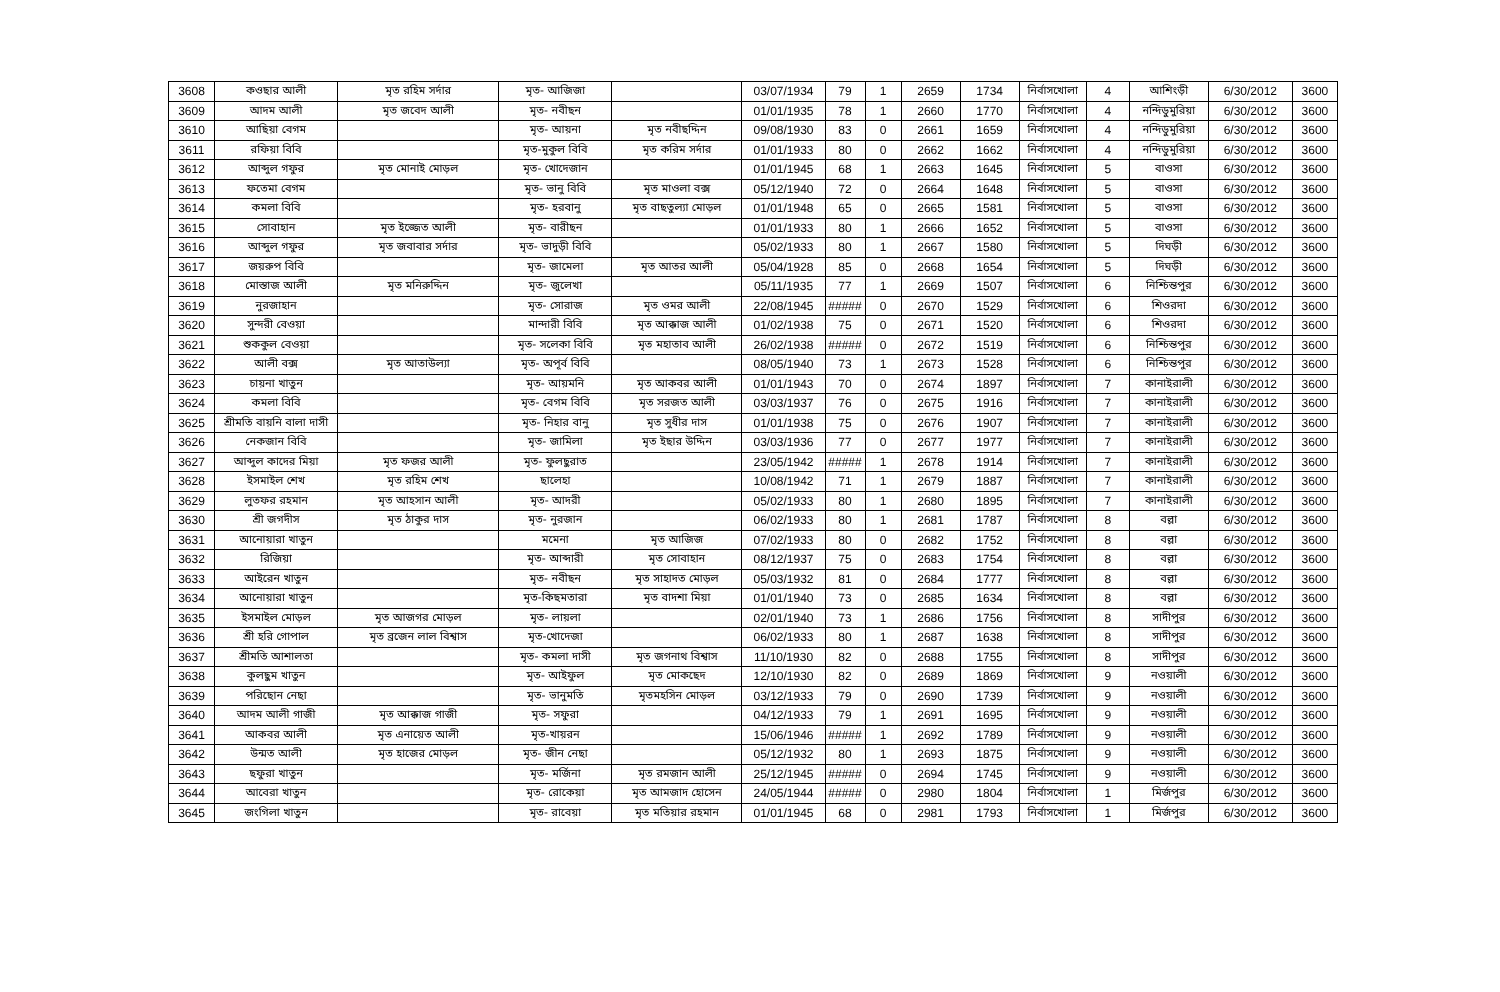| 3608 | কওছার আলী | মৃত রহিম সর্দার | মৃত- আজিজা | | 03/07/1934 | 79 | 1 | 2659 | 1734 | নির্বাসখোলা | 4 | আশিংড়ী | 6/30/2012 | 3600 |
| 3609 | আদম আলী | মৃত জবেদ আলী | মৃত- নবীছন | | 01/01/1935 | 78 | 1 | 2660 | 1770 | নির্বাসখোলা | 4 | নন্দিডুমুরিয়া | 6/30/2012 | 3600 |
| 3610 | আছিয়া বেগম | | মৃত- আয়না | মৃত নবীছদ্দিন | 09/08/1930 | 83 | 0 | 2661 | 1659 | নির্বাসখোলা | 4 | নন্দিডুমুরিয়া | 6/30/2012 | 3600 |
| 3611 | রফিয়া বিবি | | মৃত-মুকুল বিবি | মৃত করিম সর্দার | 01/01/1933 | 80 | 0 | 2662 | 1662 | নির্বাসখোলা | 4 | নন্দিডুমুরিয়া | 6/30/2012 | 3600 |
| 3612 | আব্দুল গফুর | মৃত মোনাই মোড়ল | মৃত- খোদেজান | | 01/01/1945 | 68 | 1 | 2663 | 1645 | নির্বাসখোলা | 5 | বাওসা | 6/30/2012 | 3600 |
| 3613 | ফতেমা বেগম | | মৃত- ভানু বিবি | মৃত মাওলা বক্স | 05/12/1940 | 72 | 0 | 2664 | 1648 | নির্বাসখোলা | 5 | বাওসা | 6/30/2012 | 3600 |
| 3614 | কমলা বিবি | | মৃত- হরবানু | মৃত বাছতুল্যা মোড়ল | 01/01/1948 | 65 | 0 | 2665 | 1581 | নির্বাসখোলা | 5 | বাওসা | 6/30/2012 | 3600 |
| 3615 | সোবাহান | মৃত ইজ্জেত আলী | মৃত- বারীছন | | 01/01/1933 | 80 | 1 | 2666 | 1652 | নির্বাসখোলা | 5 | বাওসা | 6/30/2012 | 3600 |
| 3616 | আব্দুল গফুর | মৃত জবাবার সর্দার | মৃত- ভাদুড়ী বিবি | | 05/02/1933 | 80 | 1 | 2667 | 1580 | নির্বাসখোলা | 5 | দিঘড়ী | 6/30/2012 | 3600 |
| 3617 | জয়রুপ বিবি | | মৃত- জামেলা | মৃত আতর আলী | 05/04/1928 | 85 | 0 | 2668 | 1654 | নির্বাসখোলা | 5 | দিঘড়ী | 6/30/2012 | 3600 |
| 3618 | মোস্তাজ আলী | মৃত মনিরুদ্দিন | মৃত- জুলেখা | | 05/11/1935 | 77 | 1 | 2669 | 1507 | নির্বাসখোলা | 6 | নিশ্চিন্তপুর | 6/30/2012 | 3600 |
| 3619 | নুরজাহান | | মৃত- সোরাজ | মৃত ওমর আলী | 22/08/1945 | ##### | 0 | 2670 | 1529 | নির্বাসখোলা | 6 | শিওরদা | 6/30/2012 | 3600 |
| 3620 | সুন্দরী বেওয়া | | মান্দারী বিবি | মৃত আক্কাজ আলী | 01/02/1938 | 75 | 0 | 2671 | 1520 | নির্বাসখোলা | 6 | শিওরদা | 6/30/2012 | 3600 |
| 3621 | শুককুল বেওয়া | | মৃত- সলেকা বিবি | মৃত মহাতাব আলী | 26/02/1938 | ##### | 0 | 2672 | 1519 | নির্বাসখোলা | 6 | নিশ্চিন্তপুর | 6/30/2012 | 3600 |
| 3622 | আলী বক্স | মৃত আতাউল্যা | মৃত- অপূর্ব বিবি | | 08/05/1940 | 73 | 1 | 2673 | 1528 | নির্বাসখোলা | 6 | নিশ্চিন্তপুর | 6/30/2012 | 3600 |
| 3623 | চায়না খাতুন | | মৃত- আয়মনি | মৃত আকবর আলী | 01/01/1943 | 70 | 0 | 2674 | 1897 | নির্বাসখোলা | 7 | কানাইরালী | 6/30/2012 | 3600 |
| 3624 | কমলা বিবি | | মৃত- বেগম বিবি | মৃত সরজত আলী | 03/03/1937 | 76 | 0 | 2675 | 1916 | নির্বাসখোলা | 7 | কানাইরালী | 6/30/2012 | 3600 |
| 3625 | শ্রীমতি বায়নি বালা দাসী | | মৃত- নিহার বানু | মৃত সুধীর দাস | 01/01/1938 | 75 | 0 | 2676 | 1907 | নির্বাসখোলা | 7 | কানাইরালী | 6/30/2012 | 3600 |
| 3626 | নেকজান বিবি | | মৃত- জামিলা | মৃত ইছার উদ্দিন | 03/03/1936 | 77 | 0 | 2677 | 1977 | নির্বাসখোলা | 7 | কানাইরালী | 6/30/2012 | 3600 |
| 3627 | আব্দুল কাদের মিয়া | মৃত ফজর আলী | মৃত- ফুলছুরাত | | 23/05/1942 | ##### | 1 | 2678 | 1914 | নির্বাসখোলা | 7 | কানাইরালী | 6/30/2012 | 3600 |
| 3628 | ইসমাইল শেখ | মৃত রহিম শেখ | ছালেহা | | 10/08/1942 | 71 | 1 | 2679 | 1887 | নির্বাসখোলা | 7 | কানাইরালী | 6/30/2012 | 3600 |
| 3629 | লুতফর রহমান | মৃত আহসান আলী | মৃত- আদরী | | 05/02/1933 | 80 | 1 | 2680 | 1895 | নির্বাসখোলা | 7 | কানাইরালী | 6/30/2012 | 3600 |
| 3630 | শ্রী জগদীস | মৃত ঠাকুর দাস | মৃত- নুরজান | | 06/02/1933 | 80 | 1 | 2681 | 1787 | নির্বাসখোলা | 8 | বল্লা | 6/30/2012 | 3600 |
| 3631 | আনোয়ারা খাতুন | | মমেনা | মৃত আজিজ | 07/02/1933 | 80 | 0 | 2682 | 1752 | নির্বাসখোলা | 8 | বল্লা | 6/30/2012 | 3600 |
| 3632 | রিজিয়া | | মৃত- আব্দারী | মৃত সোবাহান | 08/12/1937 | 75 | 0 | 2683 | 1754 | নির্বাসখোলা | 8 | বল্লা | 6/30/2012 | 3600 |
| 3633 | আইরেন খাতুন | | মৃত- নবীছন | মৃত সাহাদত মোড়ল | 05/03/1932 | 81 | 0 | 2684 | 1777 | নির্বাসখোলা | 8 | বল্লা | 6/30/2012 | 3600 |
| 3634 | আনোয়ারা খাতুন | | মৃত-কিছমতারা | মৃত বাদশা মিয়া | 01/01/1940 | 73 | 0 | 2685 | 1634 | নির্বাসখোলা | 8 | বল্লা | 6/30/2012 | 3600 |
| 3635 | ইসমাইল মোড়ল | মৃত আজগর মোড়ল | মৃত- লায়লা | | 02/01/1940 | 73 | 1 | 2686 | 1756 | নির্বাসখোলা | 8 | সাদীপুর | 6/30/2012 | 3600 |
| 3636 | শ্রী হরি গোপাল | মৃত ব্রজেন লাল বিশ্বাস | মৃত-খোদেজা | | 06/02/1933 | 80 | 1 | 2687 | 1638 | নির্বাসখোলা | 8 | সাদীপুর | 6/30/2012 | 3600 |
| 3637 | শ্রীমতি আশালতা | | মৃত- কমলা দাসী | মৃত জগনাথ বিশ্বাস | 11/10/1930 | 82 | 0 | 2688 | 1755 | নির্বাসখোলা | 8 | সাদীপুর | 6/30/2012 | 3600 |
| 3638 | কুলছুম খাতুন | | মৃত- আইফুল | মৃত মোকছেদ | 12/10/1930 | 82 | 0 | 2689 | 1869 | নির্বাসখোলা | 9 | নওয়ালী | 6/30/2012 | 3600 |
| 3639 | পরিছোন নেছা | | মৃত- ভানুমতি | মৃতমহসিন মোড়ল | 03/12/1933 | 79 | 0 | 2690 | 1739 | নির্বাসখোলা | 9 | নওয়ালী | 6/30/2012 | 3600 |
| 3640 | আদম আলী গাজী | মৃত আক্কাজ গাজী | মৃত- সফুরা | | 04/12/1933 | 79 | 1 | 2691 | 1695 | নির্বাসখোলা | 9 | নওয়ালী | 6/30/2012 | 3600 |
| 3641 | আকবর আলী | মৃত এনায়েত আলী | মৃত-খায়রন | | 15/06/1946 | ##### | 1 | 2692 | 1789 | নির্বাসখোলা | 9 | নওয়ালী | 6/30/2012 | 3600 |
| 3642 | উন্মত আলী | মৃত হাজের মোড়ল | মৃত- জীন নেছা | | 05/12/1932 | 80 | 1 | 2693 | 1875 | নির্বাসখোলা | 9 | নওয়ালী | 6/30/2012 | 3600 |
| 3643 | ছফুরা খাতুন | | মৃত- মর্জিনা | মৃত রমজান আলী | 25/12/1945 | ##### | 0 | 2694 | 1745 | নির্বাসখোলা | 9 | নওয়ালী | 6/30/2012 | 3600 |
| 3644 | আবেরা খাতুন | | মৃত- রোকেয়া | মৃত আমজাদ হোসেন | 24/05/1944 | ##### | 0 | 2980 | 1804 | নির্বাসখোলা | 1 | মির্জপুর | 6/30/2012 | 3600 |
| 3645 | জংগিলা খাতুন | | মৃত- রাবেয়া | মৃত মতিয়ার রহমান | 01/01/1945 | 68 | 0 | 2981 | 1793 | নির্বাসখোলা | 1 | মির্জপুর | 6/30/2012 | 3600 |